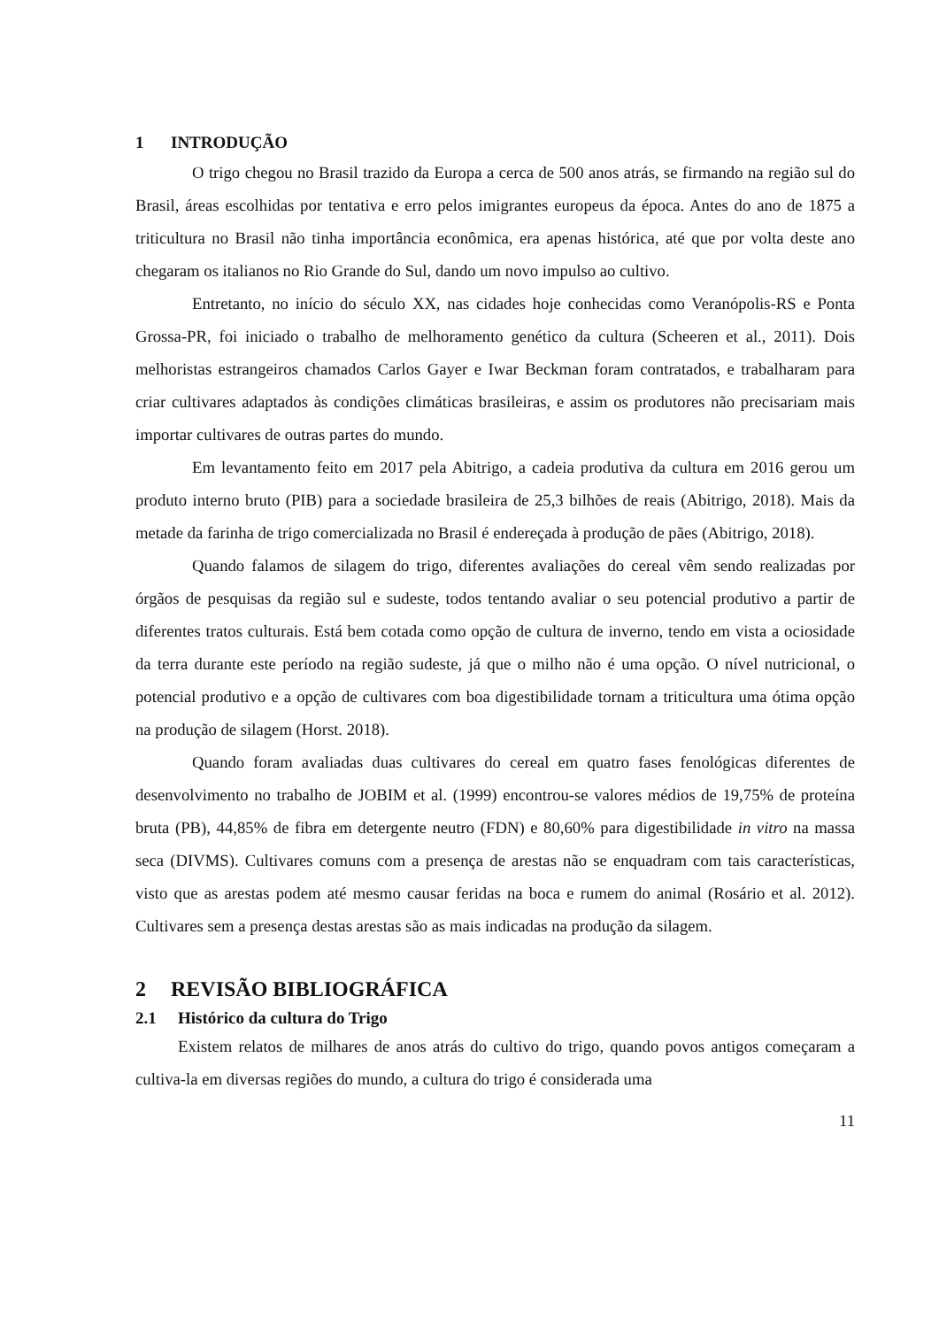1 INTRODUÇÃO
O trigo chegou no Brasil trazido da Europa a cerca de 500 anos atrás, se firmando na região sul do Brasil, áreas escolhidas por tentativa e erro pelos imigrantes europeus da época. Antes do ano de 1875 a triticultura no Brasil não tinha importância econômica, era apenas histórica, até que por volta deste ano chegaram os italianos no Rio Grande do Sul, dando um novo impulso ao cultivo.
Entretanto, no início do século XX, nas cidades hoje conhecidas como Veranópolis-RS e Ponta Grossa-PR, foi iniciado o trabalho de melhoramento genético da cultura (Scheeren et al., 2011). Dois melhoristas estrangeiros chamados Carlos Gayer e Iwar Beckman foram contratados, e trabalharam para criar cultivares adaptados às condições climáticas brasileiras, e assim os produtores não precisariam mais importar cultivares de outras partes do mundo.
Em levantamento feito em 2017 pela Abitrigo, a cadeia produtiva da cultura em 2016 gerou um produto interno bruto (PIB) para a sociedade brasileira de 25,3 bilhões de reais (Abitrigo, 2018). Mais da metade da farinha de trigo comercializada no Brasil é endereçada à produção de pães (Abitrigo, 2018).
Quando falamos de silagem do trigo, diferentes avaliações do cereal vêm sendo realizadas por órgãos de pesquisas da região sul e sudeste, todos tentando avaliar o seu potencial produtivo a partir de diferentes tratos culturais. Está bem cotada como opção de cultura de inverno, tendo em vista a ociosidade da terra durante este período na região sudeste, já que o milho não é uma opção. O nível nutricional, o potencial produtivo e a opção de cultivares com boa digestibilidade tornam a triticultura uma ótima opção na produção de silagem (Horst. 2018).
Quando foram avaliadas duas cultivares do cereal em quatro fases fenológicas diferentes de desenvolvimento no trabalho de JOBIM et al. (1999) encontrou-se valores médios de 19,75% de proteína bruta (PB), 44,85% de fibra em detergente neutro (FDN) e 80,60% para digestibilidade in vitro na massa seca (DIVMS). Cultivares comuns com a presença de arestas não se enquadram com tais características, visto que as arestas podem até mesmo causar feridas na boca e rumem do animal (Rosário et al. 2012). Cultivares sem a presença destas arestas são as mais indicadas na produção da silagem.
2 REVISÃO BIBLIOGRÁFICA
2.1 Histórico da cultura do Trigo
Existem relatos de milhares de anos atrás do cultivo do trigo, quando povos antigos começaram a cultiva-la em diversas regiões do mundo, a cultura do trigo é considerada uma
11